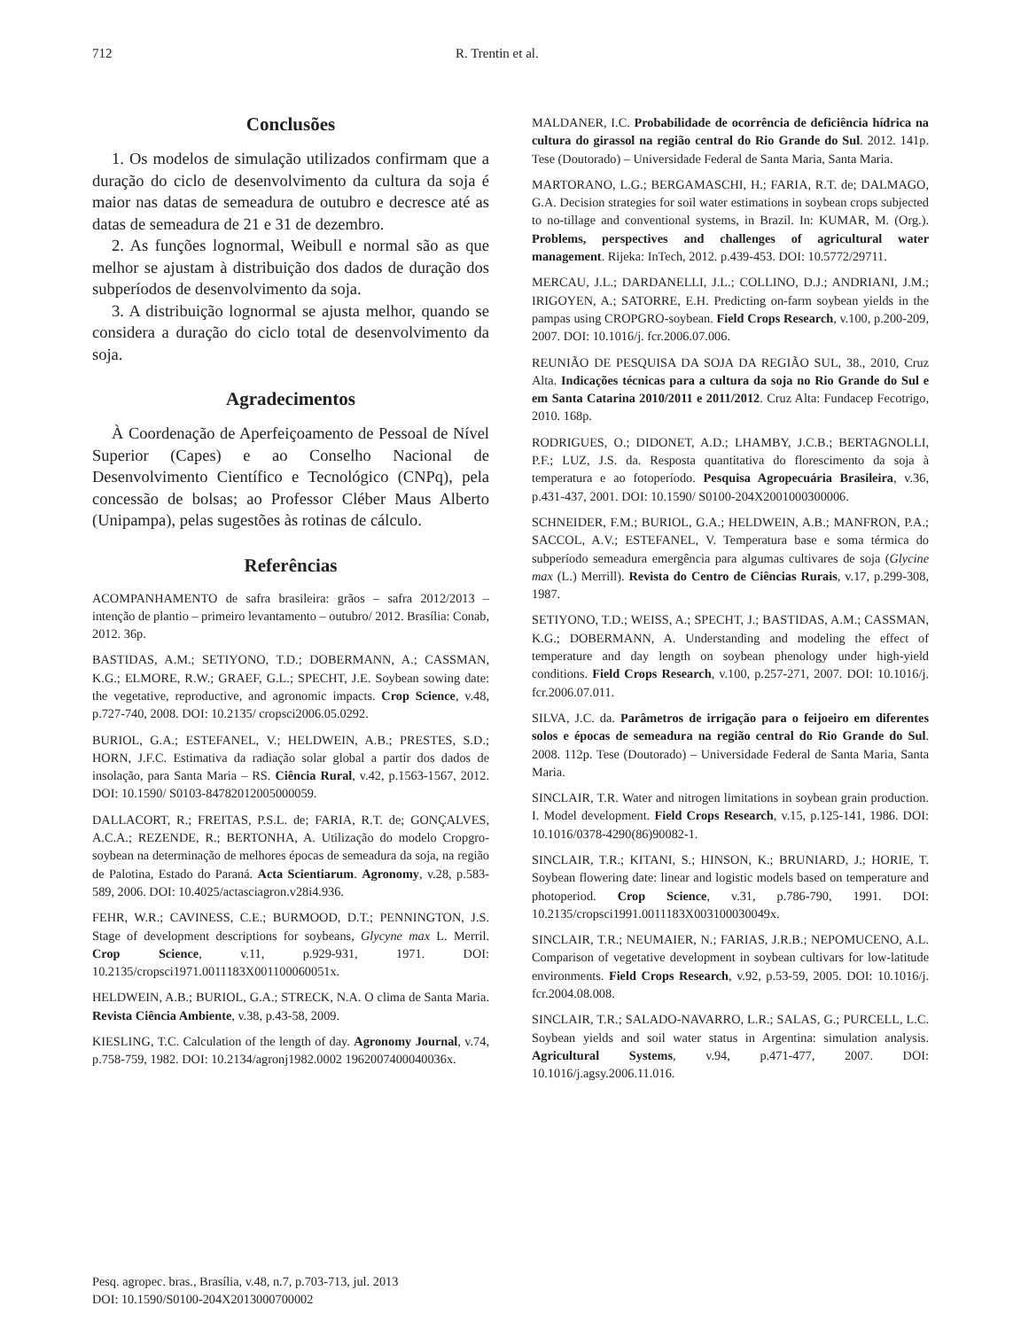712 R. Trentin et al.
Conclusões
1. Os modelos de simulação utilizados confirmam que a duração do ciclo de desenvolvimento da cultura da soja é maior nas datas de semeadura de outubro e decresce até as datas de semeadura de 21 e 31 de dezembro.
2. As funções lognormal, Weibull e normal são as que melhor se ajustam à distribuição dos dados de duração dos subperíodos de desenvolvimento da soja.
3. A distribuição lognormal se ajusta melhor, quando se considera a duração do ciclo total de desenvolvimento da soja.
Agradecimentos
À Coordenação de Aperfeiçoamento de Pessoal de Nível Superior (Capes) e ao Conselho Nacional de Desenvolvimento Científico e Tecnológico (CNPq), pela concessão de bolsas; ao Professor Cléber Maus Alberto (Unipampa), pelas sugestões às rotinas de cálculo.
Referências
ACOMPANHAMENTO de safra brasileira: grãos – safra 2012/2013 – intenção de plantio – primeiro levantamento – outubro/ 2012. Brasília: Conab, 2012. 36p.
BASTIDAS, A.M.; SETIYONO, T.D.; DOBERMANN, A.; CASSMAN, K.G.; ELMORE, R.W.; GRAEF, G.L.; SPECHT, J.E. Soybean sowing date: the vegetative, reproductive, and agronomic impacts. Crop Science, v.48, p.727-740, 2008. DOI: 10.2135/ cropsci2006.05.0292.
BURIOL, G.A.; ESTEFANEL, V.; HELDWEIN, A.B.; PRESTES, S.D.; HORN, J.F.C. Estimativa da radiação solar global a partir dos dados de insolação, para Santa Maria – RS. Ciência Rural, v.42, p.1563-1567, 2012. DOI: 10.1590/ S0103-84782012005000059.
DALLACORT, R.; FREITAS, P.S.L. de; FARIA, R.T. de; GONÇALVES, A.C.A.; REZENDE, R.; BERTONHA, A. Utilização do modelo Cropgro-soybean na determinação de melhores épocas de semeadura da soja, na região de Palotina, Estado do Paraná. Acta Scientiarum. Agronomy, v.28, p.583-589, 2006. DOI: 10.4025/actasciagron.v28i4.936.
FEHR, W.R.; CAVINESS, C.E.; BURMOOD, D.T.; PENNINGTON, J.S. Stage of development descriptions for soybeans, Glycyne max L. Merril. Crop Science, v.11, p.929-931, 1971. DOI: 10.2135/cropsci1971.0011183X001100060051x.
HELDWEIN, A.B.; BURIOL, G.A.; STRECK, N.A. O clima de Santa Maria. Revista Ciência Ambiente, v.38, p.43-58, 2009.
KIESLING, T.C. Calculation of the length of day. Agronomy Journal, v.74, p.758-759, 1982. DOI: 10.2134/agronj1982.0002 1962007400040036x.
MALDANER, I.C. Probabilidade de ocorrência de deficiência hídrica na cultura do girassol na região central do Rio Grande do Sul. 2012. 141p. Tese (Doutorado) – Universidade Federal de Santa Maria, Santa Maria.
MARTORANO, L.G.; BERGAMASCHI, H.; FARIA, R.T. de; DALMAGO, G.A. Decision strategies for soil water estimations in soybean crops subjected to no-tillage and conventional systems, in Brazil. In: KUMAR, M. (Org.). Problems, perspectives and challenges of agricultural water management. Rijeka: InTech, 2012. p.439-453. DOI: 10.5772/29711.
MERCAU, J.L.; DARDANELLI, J.L.; COLLINO, D.J.; ANDRIANI, J.M.; IRIGOYEN, A.; SATORRE, E.H. Predicting on-farm soybean yields in the pampas using CROPGRO-soybean. Field Crops Research, v.100, p.200-209, 2007. DOI: 10.1016/j. fcr.2006.07.006.
REUNIÃO DE PESQUISA DA SOJA DA REGIÃO SUL, 38., 2010, Cruz Alta. Indicações técnicas para a cultura da soja no Rio Grande do Sul e em Santa Catarina 2010/2011 e 2011/2012. Cruz Alta: Fundacep Fecotrigo, 2010. 168p.
RODRIGUES, O.; DIDONET, A.D.; LHAMBY, J.C.B.; BERTAGNOLLI, P.F.; LUZ, J.S. da. Resposta quantitativa do florescimento da soja à temperatura e ao fotoperíodo. Pesquisa Agropecuária Brasileira, v.36, p.431-437, 2001. DOI: 10.1590/ S0100-204X2001000300006.
SCHNEIDER, F.M.; BURIOL, G.A.; HELDWEIN, A.B.; MANFRON, P.A.; SACCOL, A.V.; ESTEFANEL, V. Temperatura base e soma térmica do subperíodo semeadura emergência para algumas cultivares de soja (Glycine max (L.) Merrill). Revista do Centro de Ciências Rurais, v.17, p.299-308, 1987.
SETIYONO, T.D.; WEISS, A.; SPECHT, J.; BASTIDAS, A.M.; CASSMAN, K.G.; DOBERMANN, A. Understanding and modeling the effect of temperature and day length on soybean phenology under high-yield conditions. Field Crops Research, v.100, p.257-271, 2007. DOI: 10.1016/j. fcr.2006.07.011.
SILVA, J.C. da. Parâmetros de irrigação para o feijoeiro em diferentes solos e épocas de semeadura na região central do Rio Grande do Sul. 2008. 112p. Tese (Doutorado) – Universidade Federal de Santa Maria, Santa Maria.
SINCLAIR, T.R. Water and nitrogen limitations in soybean grain production. I. Model development. Field Crops Research, v.15, p.125-141, 1986. DOI: 10.1016/0378-4290(86)90082-1.
SINCLAIR, T.R.; KITANI, S.; HINSON, K.; BRUNIARD, J.; HORIE, T. Soybean flowering date: linear and logistic models based on temperature and photoperiod. Crop Science, v.31, p.786-790, 1991. DOI: 10.2135/cropsci1991.0011183X003100030049x.
SINCLAIR, T.R.; NEUMAIER, N.; FARIAS, J.R.B.; NEPOMUCENO, A.L. Comparison of vegetative development in soybean cultivars for low-latitude environments. Field Crops Research, v.92, p.53-59, 2005. DOI: 10.1016/j. fcr.2004.08.008.
SINCLAIR, T.R.; SALADO-NAVARRO, L.R.; SALAS, G.; PURCELL, L.C. Soybean yields and soil water status in Argentina: simulation analysis. Agricultural Systems, v.94, p.471-477, 2007. DOI: 10.1016/j.agsy.2006.11.016.
Pesq. agropec. bras., Brasília, v.48, n.7, p.703-713, jul. 2013
DOI: 10.1590/S0100-204X2013000700002